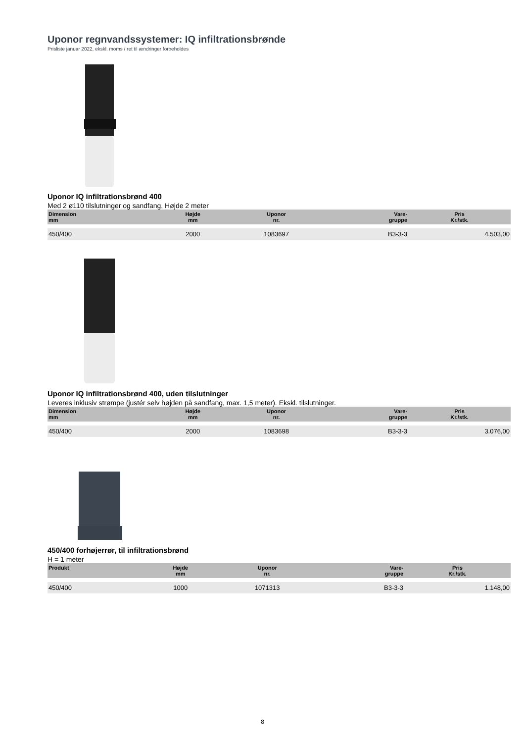Uponor regnvandssystemer: IQ infiltrationsbrønde
Prisliste januar 2022, ekskl. moms / ret til ændringer forbeholdes
Uponor IQ infiltrationsbrønd 400
Med 2 ø110 tilslutninger og sandfang, Højde 2 meter
| Dimension mm | Højde mm | Uponor nr. | Vare- gruppe | Pris Kr./stk. |
| --- | --- | --- | --- | --- |
| 450/400 | 2000 | 1083697 | B3-3-3 | 4.503,00 |
Uponor IQ infiltrationsbrønd 400, uden tilslutninger
Leveres inklusiv strømpe (justér selv højden på sandfang, max. 1,5 meter). Ekskl. tilslutninger.
| Dimension mm | Højde mm | Uponor nr. | Vare- gruppe | Pris Kr./stk. |
| --- | --- | --- | --- | --- |
| 450/400 | 2000 | 1083698 | B3-3-3 | 3.076,00 |
450/400 forhøjerrør, til infiltrationsbrønd
H = 1 meter
| Produkt | Højde mm | Uponor nr. | Vare- gruppe | Pris Kr./stk. |
| --- | --- | --- | --- | --- |
| 450/400 | 1000 | 1071313 | B3-3-3 | 1.148,00 |
8